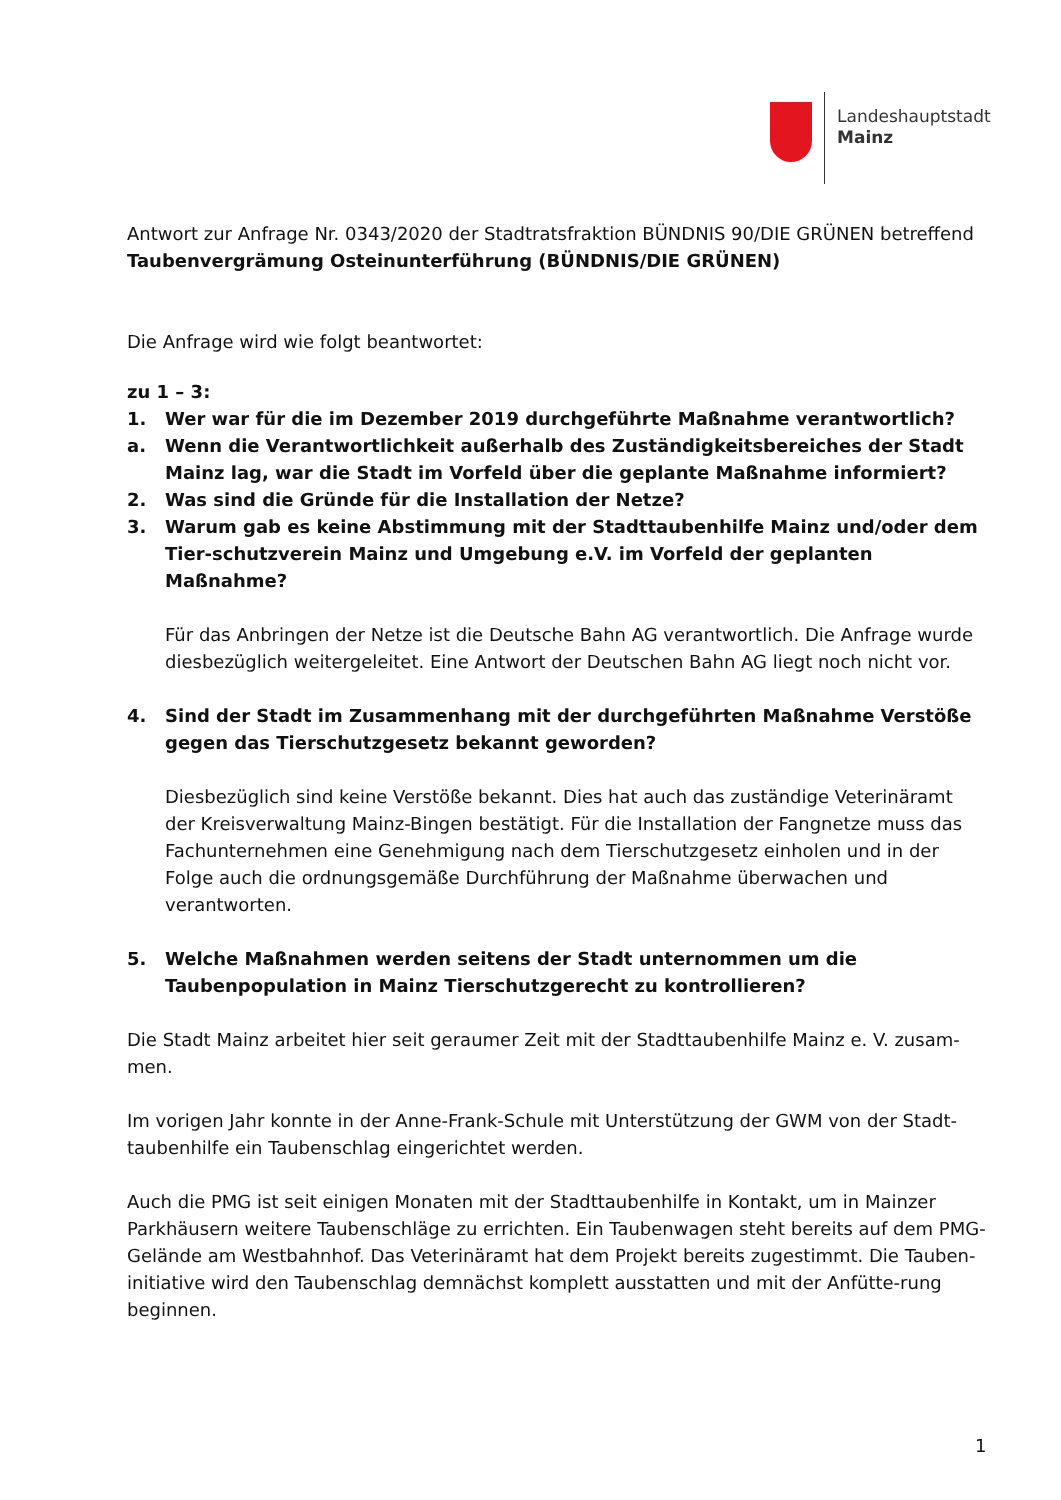Landeshauptstadt
Mainz
Antwort zur Anfrage Nr. 0343/2020 der Stadtratsfraktion BÜNDNIS 90/DIE GRÜNEN betreffend
Taubenvergrämung Osteinunterführung (BÜNDNIS/DIE GRÜNEN)
Die Anfrage wird wie folgt beantwortet:
zu 1 – 3:
1. Wer war für die im Dezember 2019 durchgeführte Maßnahme verantwortlich?
a. Wenn die Verantwortlichkeit außerhalb des Zuständigkeitsbereiches der Stadt Mainz lag, war die Stadt im Vorfeld über die geplante Maßnahme informiert?
2. Was sind die Gründe für die Installation der Netze?
3. Warum gab es keine Abstimmung mit der Stadttaubenhilfe Mainz und/oder dem Tier-schutzverein Mainz und Umgebung e.V. im Vorfeld der geplanten Maßnahme?
Für das Anbringen der Netze ist die Deutsche Bahn AG verantwortlich. Die Anfrage wurde diesbezüglich weitergeleitet. Eine Antwort der Deutschen Bahn AG liegt noch nicht vor.
4. Sind der Stadt im Zusammenhang mit der durchgeführten Maßnahme Verstöße gegen das Tierschutzgesetz bekannt geworden?
Diesbezüglich sind keine Verstöße bekannt. Dies hat auch das zuständige Veterinäramt der Kreisverwaltung Mainz-Bingen bestätigt. Für die Installation der Fangnetze muss das Fachunternehmen eine Genehmigung nach dem Tierschutzgesetz einholen und in der Folge auch die ordnungsgemäße Durchführung der Maßnahme überwachen und verantworten.
5. Welche Maßnahmen werden seitens der Stadt unternommen um die Taubenpopulation in Mainz Tierschutzgerecht zu kontrollieren?
Die Stadt Mainz arbeitet hier seit geraumer Zeit mit der Stadttaubenhilfe Mainz e. V. zusam-men.
Im vorigen Jahr konnte in der Anne-Frank-Schule mit Unterstützung der GWM von der Stadt-taubenhilfe ein Taubenschlag eingerichtet werden.
Auch die PMG ist seit einigen Monaten mit der Stadttaubenhilfe in Kontakt, um in Mainzer Parkhäusern weitere Taubenschläge zu errichten. Ein Taubenwagen steht bereits auf dem PMG-Gelände am Westbahnhof. Das Veterinäramt hat dem Projekt bereits zugestimmt. Die Tauben­initiative wird den Taubenschlag demnächst komplett ausstatten und mit der Anfütte-rung beginnen.
1